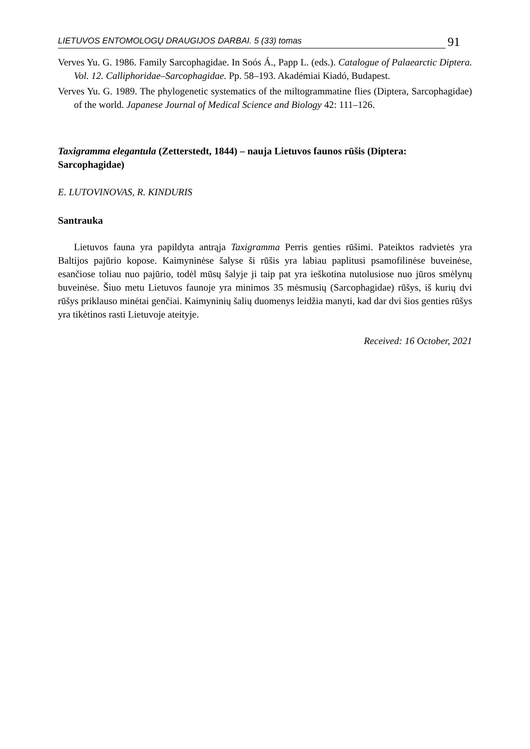LIETUVOS ENTOMOLOGŲ DRAUGIJOS DARBAI. 5 (33) tomas 91
Verves Yu. G. 1986. Family Sarcophagidae. In Soós Á., Papp L. (eds.). Catalogue of Palaearctic Diptera. Vol. 12. Calliphoridae–Sarcophagidae. Pp. 58–193. Akadémiai Kiadó, Budapest.
Verves Yu. G. 1989. The phylogenetic systematics of the miltogrammatine flies (Diptera, Sarcophagidae) of the world. Japanese Journal of Medical Science and Biology 42: 111–126.
Taxigramma elegantula (Zetterstedt, 1844) – nauja Lietuvos faunos rūšis (Diptera: Sarcophagidae)
E. LUTOVINOVAS, R. KINDURIS
Santrauka
Lietuvos fauna yra papildyta antrąja Taxigramma Perris genties rūšimi. Pateiktos radvietės yra Baltijos pajūrio kopose. Kaimyninėse šalyse ši rūšis yra labiau paplitusi psamofilinėse buveinėse, esančiose toliau nuo pajūrio, todėl mūsų šalyje ji taip pat yra ieškotina nutolusiose nuo jūros smėlynų buveinėse. Šiuo metu Lietuvos faunoje yra minimos 35 mėsmusių (Sarcophagidae) rūšys, iš kurių dvi rūšys priklauso minėtai genčiai. Kaimyninių šalių duomenys leidžia manyti, kad dar dvi šios genties rūšys yra tikėtinos rasti Lietuvoje ateityje.
Received: 16 October, 2021